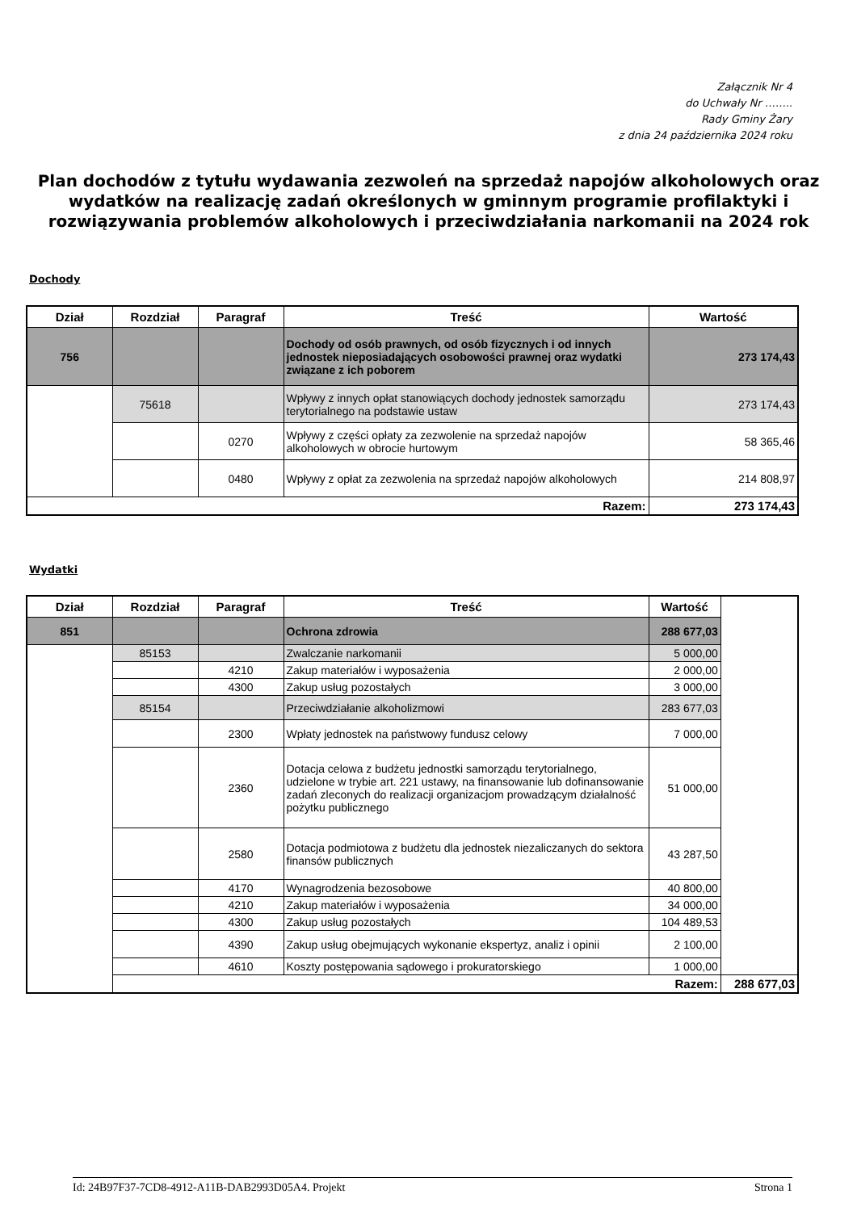Załącznik Nr 4
do Uchwały Nr ……..
Rady Gminy Żary
z dnia 24 października 2024 roku
Plan dochodów z tytułu wydawania zezwoleń na sprzedaż napojów alkoholowych oraz wydatków na realizację zadań określonych w gminnym programie profilaktyki i rozwiązywania problemów alkoholowych i przeciwdziałania narkomanii na 2024 rok
Dochody
| Dział | Rozdział | Paragraf | Treść | Wartość |
| --- | --- | --- | --- | --- |
| 756 | | | Dochody od osób prawnych, od osób fizycznych i od innych jednostek nieposiadających osobowości prawnej oraz wydatki związane z ich poborem | 273 174,43 |
| | 75618 | | Wpływy z innych opłat stanowiących dochody jednostek samorządu terytorialnego na podstawie ustaw | 273 174,43 |
| | | 0270 | Wpływy z części opłaty za zezwolenie na sprzedaż napojów alkoholowych w obrocie hurtowym | 58 365,46 |
| | | 0480 | Wpływy z opłat za zezwolenia na sprzedaż napojów alkoholowych | 214 808,97 |
| Razem: | | | | 273 174,43 |
Wydatki
| Dział | Rozdział | Paragraf | Treść | Wartość | |
| --- | --- | --- | --- | --- | --- |
| 851 | | | Ochrona zdrowia | 288 677,03 | |
| | 85153 | | Zwalczanie narkomanii | 5 000,00 | |
| | | 4210 | Zakup materiałów i wyposażenia | 2 000,00 | |
| | | 4300 | Zakup usług pozostałych | 3 000,00 | |
| | 85154 | | Przeciwdziałanie alkoholizmowi | 283 677,03 | |
| | | 2300 | Wpłaty jednostek na państwowy fundusz celowy | 7 000,00 | |
| | | 2360 | Dotacja celowa z budżetu jednostki samorządu terytorialnego, udzielone w trybie art. 221 ustawy, na finansowanie lub dofinansowanie zadań zleconych do realizacji organizacjom prowadzącym działalność pożytku publicznego | 51 000,00 | |
| | | 2580 | Dotacja podmiotowa z budżetu dla jednostek niezaliczanych do sektora finansów publicznych | 43 287,50 | |
| | | 4170 | Wynagrodzenia bezosobowe | 40 800,00 | |
| | | 4210 | Zakup materiałów i wyposażenia | 34 000,00 | |
| | | 4300 | Zakup usług pozostałych | 104 489,53 | |
| | | 4390 | Zakup usług obejmujących wykonanie ekspertyz, analiz i opinii | 2 100,00 | |
| | | 4610 | Koszty postępowania sądowego i prokuratorskiego | 1 000,00 | |
| | Razem: | | | | 288 677,03 |
Id: 24B97F37-7CD8-4912-A11B-DAB2993D05A4. Projekt Strona 1